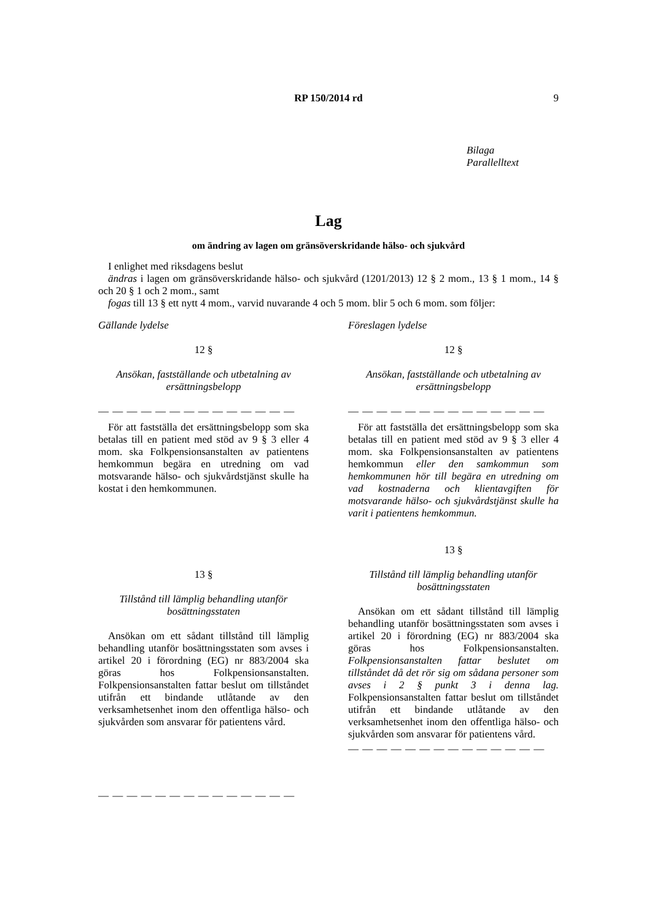RP 150/2014 rd
9
Bilaga
Parallelltext
Lag
om ändring av lagen om gränsöverskridande hälso- och sjukvård
I enlighet med riksdagens beslut
ändras i lagen om gränsöverskridande hälso- och sjukvård (1201/2013) 12 § 2 mom., 13 § 1 mom., 14 § och 20 § 1 och 2 mom., samt
fogas till 13 § ett nytt 4 mom., varvid nuvarande 4 och 5 mom. blir 5 och 6 mom. som följer:
Gällande lydelse
12 §
Ansökan, fastställande och utbetalning av ersättningsbelopp
— — — — — — — — — — — — — —
För att fastställa det ersättningsbelopp som ska betalas till en patient med stöd av 9 § 3 eller 4 mom. ska Folkpensionsanstalten av patientens hemkommun begära en utredning om vad motsvarande hälso- och sjukvårdstjänst skulle ha kostat i den hemkommunen.
13 §
Tillstånd till lämplig behandling utanför bosättningsstaten
Ansökan om ett sådant tillstånd till lämplig behandling utanför bosättningsstaten som avses i artikel 20 i förordning (EG) nr 883/2004 ska göras hos Folkpensionsanstalten. Folkpensionsanstalten fattar beslut om tillståndet utifrån ett bindande utlåtande av den verksamhetsenhet inom den offentliga hälso- och sjukvården som ansvarar för patientens vård.
— — — — — — — — — — — — — —
Föreslagen lydelse
12 §
Ansökan, fastställande och utbetalning av ersättningsbelopp
— — — — — — — — — — — — — —
För att fastställa det ersättningsbelopp som ska betalas till en patient med stöd av 9 § 3 eller 4 mom. ska Folkpensionsanstalten av patientens hemkommun eller den samkommun som hemkommunen hör till begära en utredning om vad kostnaderna och klientavgiften för motsvarande hälso- och sjukvårdstjänst skulle ha varit i patientens hemkommun.
13 §
Tillstånd till lämplig behandling utanför bosättningsstaten
Ansökan om ett sådant tillstånd till lämplig behandling utanför bosättningsstaten som avses i artikel 20 i förordning (EG) nr 883/2004 ska göras hos Folkpensionsanstalten. Folkpensionsanstalten fattar beslutet om tillståndet då det rör sig om sådana personer som avses i 2 § punkt 3 i denna lag. Folkpensionsanstalten fattar beslut om tillståndet utifrån ett bindande utlåtande av den verksamhetsenhet inom den offentliga hälso- och sjukvården som ansvarar för patientens vård.
— — — — — — — — — — — — — —